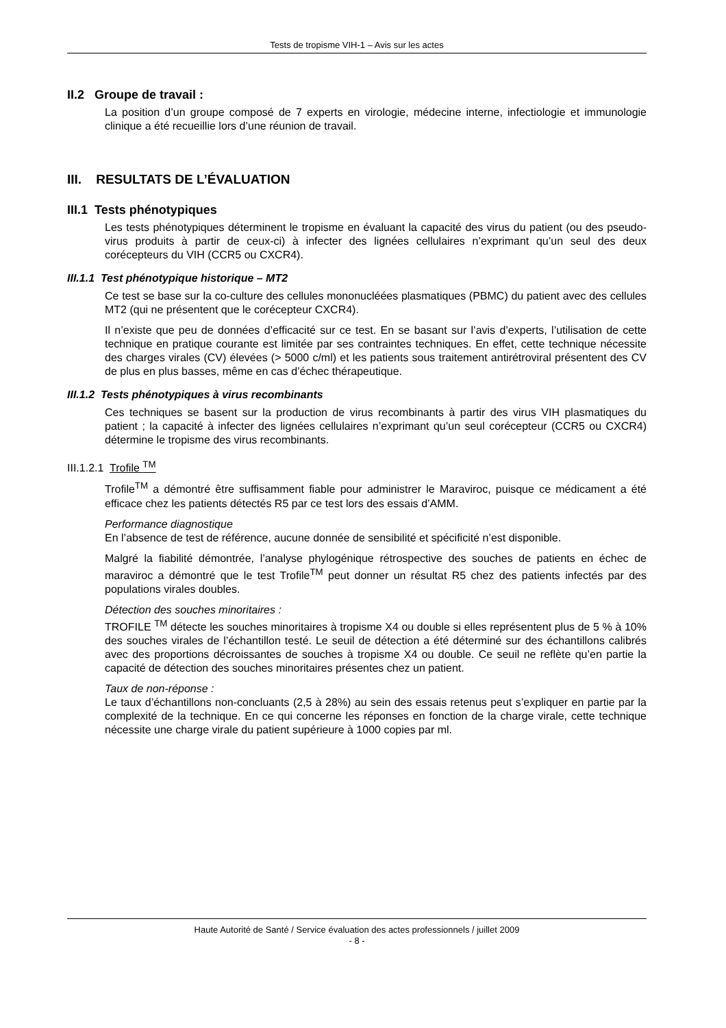Tests de tropisme VIH-1 – Avis sur les actes
II.2 Groupe de travail :
La position d’un groupe composé de 7 experts en virologie, médecine interne, infectiologie et immunologie clinique a été recueillie lors d’une réunion de travail.
III. RESULTATS DE L’ÉVALUATION
III.1 Tests phénotypiques
Les tests phénotypiques déterminent le tropisme en évaluant la capacité des virus du patient (ou des pseudo-virus produits à partir de ceux-ci) à infecter des lignées cellulaires n’exprimant qu’un seul des deux corécepteurs du VIH (CCR5 ou CXCR4).
III.1.1 Test phénotypique historique – MT2
Ce test se base sur la co-culture des cellules mononucléées plasmatiques (PBMC) du patient avec des cellules MT2 (qui ne présentent que le corécepteur CXCR4).
Il n’existe que peu de données d’efficacité sur ce test. En se basant sur l’avis d’experts, l’utilisation de cette technique en pratique courante est limitée par ses contraintes techniques. En effet, cette technique nécessite des charges virales (CV) élevées (> 5000 c/ml) et les patients sous traitement antirétroviral présentent des CV de plus en plus basses, même en cas d’échec thérapeutique.
III.1.2 Tests phénotypiques à virus recombinants
Ces techniques se basent sur la production de virus recombinants à partir des virus VIH plasmatiques du patient ; la capacité à infecter des lignées cellulaires n’exprimant qu’un seul corécepteur (CCR5 ou CXCR4) détermine le tropisme des virus recombinants.
III.1.2.1 Trofile <sup>TM</sup>
Trofile<sup>TM</sup> a démontré être suffisamment fiable pour administrer le Maraviroc, puisque ce médicament a été efficace chez les patients détectés R5 par ce test lors des essais d’AMM.
Performance diagnostique
En l’absence de test de référence, aucune donnée de sensibilité et spécificité n’est disponible.
Malgré la fiabilité démontrée, l’analyse phylogénique rétrospective des souches de patients en échec de maraviroc a démontré que le test Trofile<sup>TM</sup> peut donner un résultat R5 chez des patients infectés par des populations virales doubles.
Détection des souches minoritaires :
TROFILE <sup>TM</sup> détecte les souches minoritaires à tropisme X4 ou double si elles représentent plus de 5 % à 10% des souches virales de l’échantillon testé. Le seuil de détection a été déterminé sur des échantillons calibrés avec des proportions décroissantes de souches à tropisme X4 ou double. Ce seuil ne reflète qu’en partie la capacité de détection des souches minoritaires présentes chez un patient.
Taux de non-réponse :
Le taux d’échantillons non-concluants (2,5 à 28%) au sein des essais retenus peut s’expliquer en partie par la complexité de la technique. En ce qui concerne les réponses en fonction de la charge virale, cette technique nécessite une charge virale du patient supérieure à 1000 copies par ml.
Haute Autorité de Santé / Service évaluation des actes professionnels / juillet 2009
- 8 -